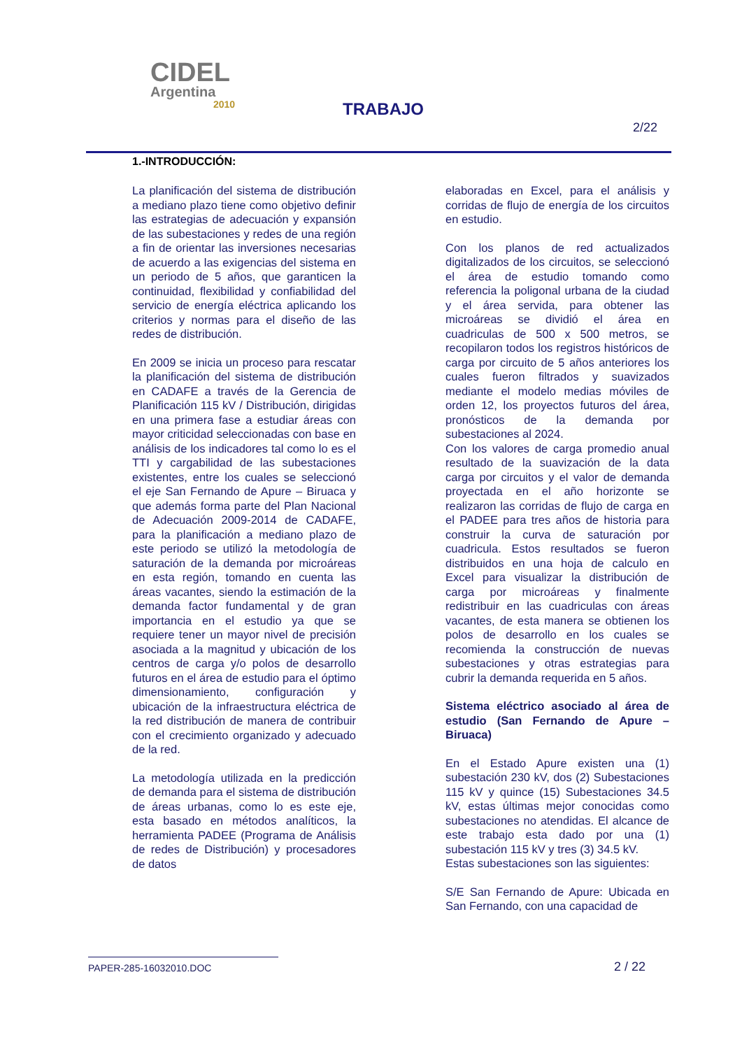CIDEL
Argentina
2010
TRABAJO
2/22
1.-INTRODUCCIÓN:
La planificación del sistema de distribución a mediano plazo tiene como objetivo definir las estrategias de adecuación y expansión de las subestaciones y redes de una región a fin de orientar las inversiones necesarias de acuerdo a las exigencias del sistema en un periodo de 5 años, que garanticen la continuidad, flexibilidad y confiabilidad del servicio de energía eléctrica aplicando los criterios y normas para el diseño de las redes de distribución.
En 2009 se inicia un proceso para rescatar la planificación del sistema de distribución en CADAFE a través de la Gerencia de Planificación 115 kV / Distribución, dirigidas en una primera fase a estudiar áreas con mayor criticidad seleccionadas con base en análisis de los indicadores tal como lo es el TTI y cargabilidad de las subestaciones existentes, entre los cuales se seleccionó el eje San Fernando de Apure – Biruaca y que además forma parte del Plan Nacional de Adecuación 2009-2014 de CADAFE, para la planificación a mediano plazo de este periodo se utilizó la metodología de saturación de la demanda por microáreas en esta región, tomando en cuenta las áreas vacantes, siendo la estimación de la demanda factor fundamental y de gran importancia en el estudio ya que se requiere tener un mayor nivel de precisión asociada a la magnitud y ubicación de los centros de carga y/o polos de desarrollo futuros en el área de estudio para el óptimo dimensionamiento, configuración y ubicación de la infraestructura eléctrica de la red distribución de manera de contribuir con el crecimiento organizado y adecuado de la red.
La metodología utilizada en la predicción de demanda para el sistema de distribución de áreas urbanas, como lo es este eje, esta basado en métodos analíticos, la herramienta PADEE (Programa de Análisis de redes de Distribución) y procesadores de datos
elaboradas en Excel, para el análisis y corridas de flujo de energía de los circuitos en estudio.
Con los planos de red actualizados digitalizados de los circuitos, se seleccionó el área de estudio tomando como referencia la poligonal urbana de la ciudad y el área servida, para obtener las microáreas se dividió el área en cuadriculas de 500 x 500 metros, se recopilaron todos los registros históricos de carga por circuito de 5 años anteriores los cuales fueron filtrados y suavizados mediante el modelo medias móviles de orden 12, los proyectos futuros del área, pronósticos de la demanda por subestaciones al 2024.
Con los valores de carga promedio anual resultado de la suavización de la data carga por circuitos y el valor de demanda proyectada en el año horizonte se realizaron las corridas de flujo de carga en el PADEE para tres años de historia para construir la curva de saturación por cuadricula. Estos resultados se fueron distribuidos en una hoja de calculo en Excel para visualizar la distribución de carga por microáreas y finalmente redistribuir en las cuadriculas con áreas vacantes, de esta manera se obtienen los polos de desarrollo en los cuales se recomienda la construcción de nuevas subestaciones y otras estrategias para cubrir la demanda requerida en 5 años.
Sistema eléctrico asociado al área de estudio (San Fernando de Apure – Biruaca)
En el Estado Apure existen una (1) subestación 230 kV, dos (2) Subestaciones 115 kV y quince (15) Subestaciones 34.5 kV, estas últimas mejor conocidas como subestaciones no atendidas. El alcance de este trabajo esta dado por una (1) subestación 115 kV y tres (3) 34.5 kV.
Estas subestaciones son las siguientes:
S/E San Fernando de Apure: Ubicada en San Fernando, con una capacidad de
PAPER-285-16032010.DOC 2 / 22